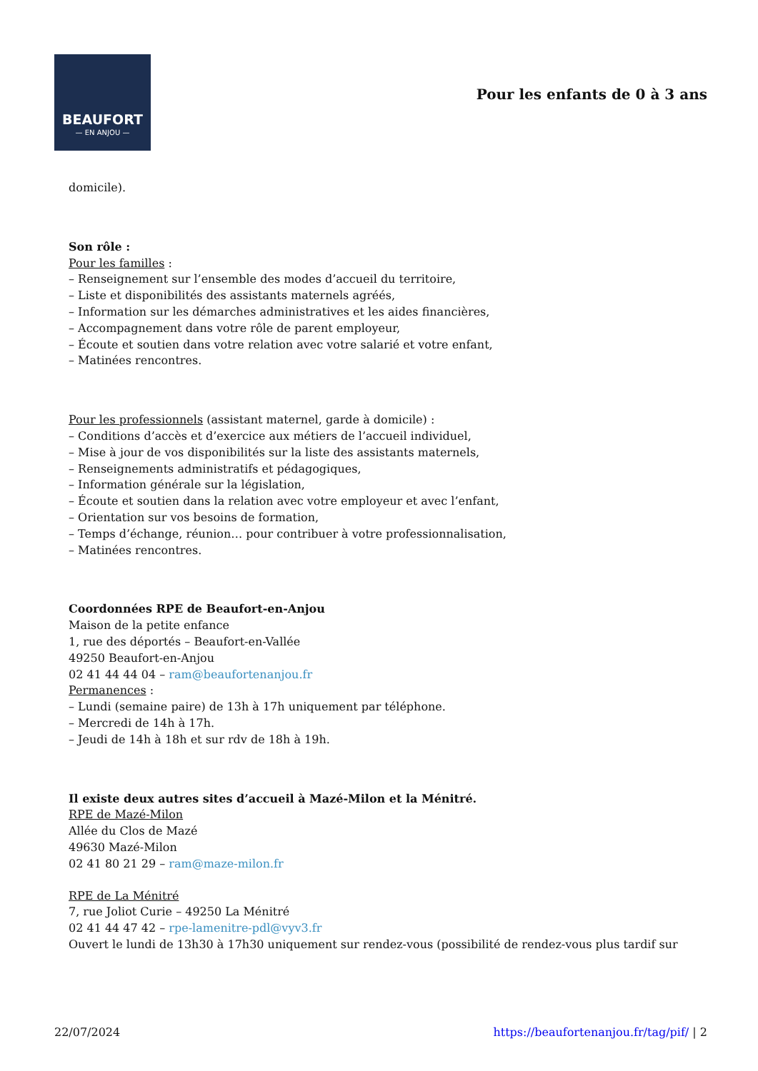BEAUFORT
— EN ANJOU —
Pour les enfants de 0 à 3 ans
domicile).
Son rôle :
Pour les familles :
– Renseignement sur l’ensemble des modes d’accueil du territoire,
– Liste et disponibilités des assistants maternels agréés,
– Information sur les démarches administratives et les aides financières,
– Accompagnement dans votre rôle de parent employeur,
– Écoute et soutien dans votre relation avec votre salarié et votre enfant,
– Matinées rencontres.
Pour les professionnels (assistant maternel, garde à domicile) :
– Conditions d’accès et d’exercice aux métiers de l’accueil individuel,
– Mise à jour de vos disponibilités sur la liste des assistants maternels,
– Renseignements administratifs et pédagogiques,
– Information générale sur la législation,
– Écoute et soutien dans la relation avec votre employeur et avec l’enfant,
– Orientation sur vos besoins de formation,
– Temps d’échange, réunion… pour contribuer à votre professionnalisation,
– Matinées rencontres.
Coordonnées RPE de Beaufort-en-Anjou
Maison de la petite enfance
1, rue des déportés – Beaufort-en-Vallée
49250 Beaufort-en-Anjou
02 41 44 44 04 – ram@beaufortenanjou.fr
Permanences :
– Lundi (semaine paire) de 13h à 17h uniquement par téléphone.
– Mercredi de 14h à 17h.
– Jeudi de 14h à 18h et sur rdv de 18h à 19h.
Il existe deux autres sites d’accueil à Mazé-Milon et la Ménitré.
RPE de Mazé-Milon
Allée du Clos de Mazé
49630 Mazé-Milon
02 41 80 21 29 – ram@maze-milon.fr
RPE de La Ménitré
7, rue Joliot Curie – 49250 La Ménitré
02 41 44 47 42 – rpe-lamenitre-pdl@vyv3.fr
Ouvert le lundi de 13h30 à 17h30 uniquement sur rendez-vous (possibilité de rendez-vous plus tardif sur
22/07/2024 https://beaufortenanjou.fr/tag/pif/ | 2